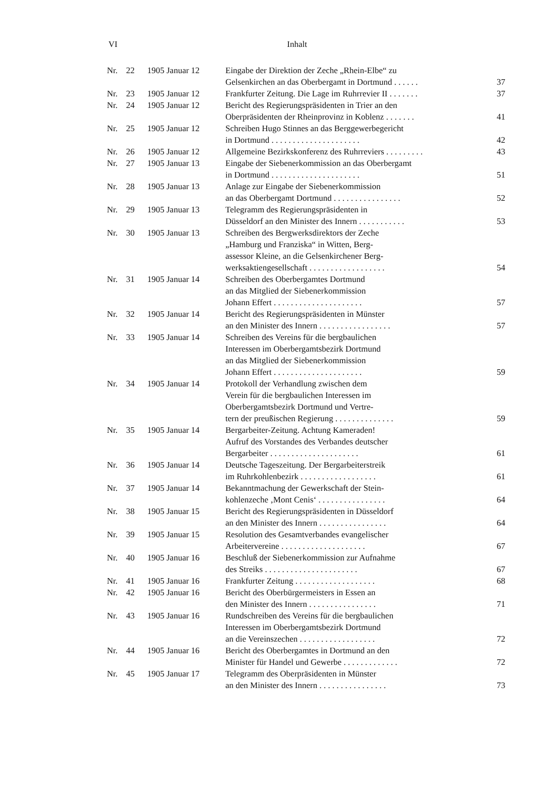VI Inhalt
| Nr. | 22 | 1905 Januar 12 | Eingabe der Direktion der Zeche „Rhein-Elbe“ zu Gelsenkirchen an das Oberbergamt in Dortmund . . . . . . | 37 |
| Nr. | 23 | 1905 Januar 12 | Frankfurter Zeitung. Die Lage im Ruhrrevier II . . . . . . . | 37 |
| Nr. | 24 | 1905 Januar 12 | Bericht des Regierungspräsidenten in Trier an den Oberpräsidenten der Rheinprovinz in Koblenz . . . . . . . | 41 |
| Nr. | 25 | 1905 Januar 12 | Schreiben Hugo Stinnes an das Berggewerbegericht in Dortmund . . . . . . . . . . . . . . . . . . . . . | 42 |
| Nr. | 26 | 1905 Januar 12 | Allgemeine Bezirkskonferenz des Ruhrreviers . . . . . . . . . | 43 |
| Nr. | 27 | 1905 Januar 13 | Eingabe der Siebenerkommission an das Oberbergamt in Dortmund . . . . . . . . . . . . . . . . . . . . . | 51 |
| Nr. | 28 | 1905 Januar 13 | Anlage zur Eingabe der Siebenerkommission an das Oberbergamt Dortmund . . . . . . . . . . . . . . . . | 52 |
| Nr. | 29 | 1905 Januar 13 | Telegramm des Regierungspräsidenten in Düsseldorf an den Minister des Innern . . . . . . . . . . . | 53 |
| Nr. | 30 | 1905 Januar 13 | Schreiben des Bergwerksdirektors der Zeche „Hamburg und Franziska“ in Witten, Berg- assessor Kleine, an die Gelsenkirchener Berg- werksaktiengesellschaft . . . . . . . . . . . . . . . . . . | 54 |
| Nr. | 31 | 1905 Januar 14 | Schreiben des Oberbergamtes Dortmund an das Mitglied der Siebenerkommission Johann Effert . . . . . . . . . . . . . . . . . . . . . | 57 |
| Nr. | 32 | 1905 Januar 14 | Bericht des Regierungspräsidenten in Münster an den Minister des Innern . . . . . . . . . . . . . . . . . | 57 |
| Nr. | 33 | 1905 Januar 14 | Schreiben des Vereins für die bergbaulichen Interessen im Oberbergamtsbezirk Dortmund an das Mitglied der Siebenerkommission Johann Effert . . . . . . . . . . . . . . . . . . . . . | 59 |
| Nr. | 34 | 1905 Januar 14 | Protokoll der Verhandlung zwischen dem Verein für die bergbaulichen Interessen im Oberbergamtsbezirk Dortmund und Vertre- tern der preußischen Regierung . . . . . . . . . . . . . . | 59 |
| Nr. | 35 | 1905 Januar 14 | Bergarbeiter-Zeitung. Achtung Kameraden! Aufruf des Vorstandes des Verbandes deutscher Bergarbeiter . . . . . . . . . . . . . . . . . . . . . | 61 |
| Nr. | 36 | 1905 Januar 14 | Deutsche Tageszeitung. Der Bergarbeiterstreik im Ruhrkohlenbezirk . . . . . . . . . . . . . . . . . . | 61 |
| Nr. | 37 | 1905 Januar 14 | Bekanntmachung der Gewerkschaft der Stein- kohlenzeche ‚Mont Cenis‘ . . . . . . . . . . . . . . . . | 64 |
| Nr. | 38 | 1905 Januar 15 | Bericht des Regierungspräsidenten in Düsseldorf an den Minister des Innern . . . . . . . . . . . . . . . . | 64 |
| Nr. | 39 | 1905 Januar 15 | Resolution des Gesamtverbandes evangelischer Arbeitervereine . . . . . . . . . . . . . . . . . . . . | 67 |
| Nr. | 40 | 1905 Januar 16 | Beschluß der Siebenerkommission zur Aufnahme des Streiks . . . . . . . . . . . . . . . . . . . . . . | 67 |
| Nr. | 41 | 1905 Januar 16 | Frankfurter Zeitung . . . . . . . . . . . . . . . . . . . | 68 |
| Nr. | 42 | 1905 Januar 16 | Bericht des Oberbürgermeisters in Essen an den Minister des Innern . . . . . . . . . . . . . . . . | 71 |
| Nr. | 43 | 1905 Januar 16 | Rundschreiben des Vereins für die bergbaulichen Interessen im Oberbergamtsbezirk Dortmund an die Vereinszechen . . . . . . . . . . . . . . . . . . | 72 |
| Nr. | 44 | 1905 Januar 16 | Bericht des Oberbergamtes in Dortmund an den Minister für Handel und Gewerbe . . . . . . . . . . . . . | 72 |
| Nr. | 45 | 1905 Januar 17 | Telegramm des Oberpräsidenten in Münster an den Minister des Innern . . . . . . . . . . . . . . . . | 73 |